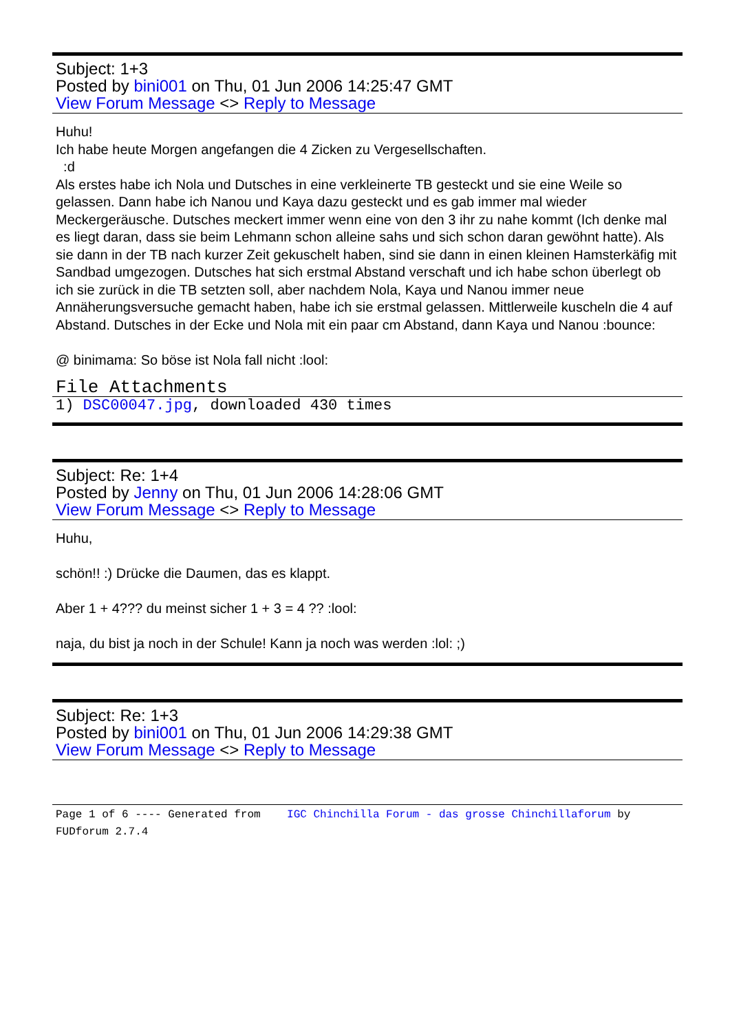Subject: 1+3
Posted by bini001 on Thu, 01 Jun 2006 14:25:47 GMT
View Forum Message <> Reply to Message
Huhu!
Ich habe heute Morgen angefangen die 4 Zicken zu Vergesellschaften.
:d
Als erstes habe ich Nola und Dutsches in eine verkleinerte TB gesteckt und sie eine Weile so gelassen. Dann habe ich Nanou und Kaya dazu gesteckt und es gab immer mal wieder Meckergeräusche. Dutsches meckert immer wenn eine von den 3 ihr zu nahe kommt (Ich denke mal es liegt daran, dass sie beim Lehmann schon alleine sahs und sich schon daran gewöhnt hatte). Als sie dann in der TB nach kurzer Zeit gekuschelt haben, sind sie dann in einen kleinen Hamsterkäfig mit Sandbad umgezogen. Dutsches hat sich erstmal Abstand verschaft und ich habe schon überlegt ob ich sie zurück in die TB setzten soll, aber nachdem Nola, Kaya und Nanou immer neue Annäherungsversuche gemacht haben, habe ich sie erstmal gelassen. Mittlerweile kuscheln die 4 auf Abstand. Dutsches in der Ecke und Nola mit ein paar cm Abstand, dann Kaya und Nanou :bounce:
@ binimama: So böse ist Nola fall nicht :lool:
File Attachments
1) DSC00047.jpg, downloaded 430 times
Subject: Re: 1+4
Posted by Jenny on Thu, 01 Jun 2006 14:28:06 GMT
View Forum Message <> Reply to Message
Huhu,
schön!! :) Drücke die Daumen, das es klappt.
Aber 1 + 4??? du meinst sicher 1 + 3 = 4 ?? :lool:
naja, du bist ja noch in der Schule! Kann ja noch was werden :lol: ;)
Subject: Re: 1+3
Posted by bini001 on Thu, 01 Jun 2006 14:29:38 GMT
View Forum Message <> Reply to Message
Page 1 of 6 ---- Generated from IGC Chinchilla Forum - das grosse Chinchillaforum by FUDforum 2.7.4